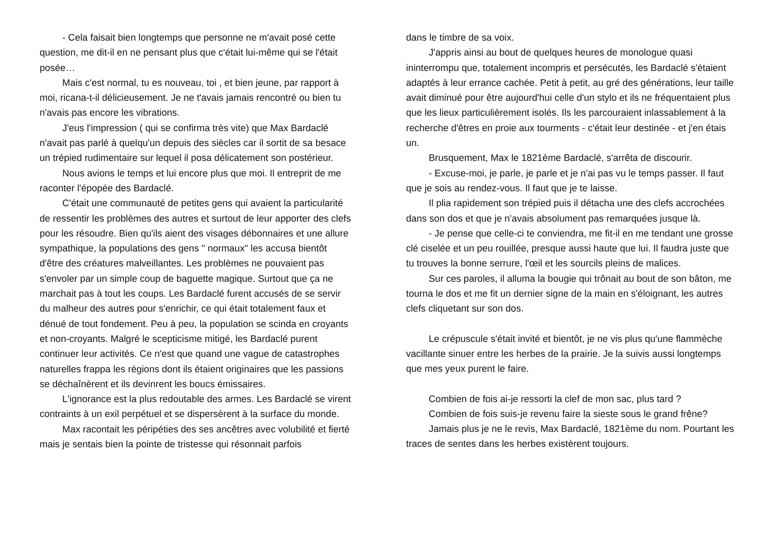- Cela faisait bien longtemps que personne ne m'avait posé cette question, me dit-il en ne pensant plus que c'était lui-même qui se l'était posée…
Mais c'est normal, tu es nouveau, toi , et bien jeune, par rapport à moi, ricana-t-il délicieusement. Je ne t'avais jamais rencontré ou bien tu n'avais pas encore les vibrations.
J'eus l'impression ( qui se confirma très vite) que Max Bardaclé n'avait pas parlé à quelqu'un depuis des siècles car il sortit de sa besace un trépied rudimentaire sur lequel il posa délicatement son postérieur.
Nous avions le temps et lui encore plus que moi. Il entreprit de me raconter l'épopée des Bardaclé.
C'était une communauté de petites gens qui avaient la particularité de ressentir les problèmes des autres et surtout de leur apporter des clefs pour les résoudre. Bien qu'ils aient des visages débonnaires et une allure sympathique, la populations des gens " normaux" les accusa bientôt d'être des créatures malveillantes. Les problèmes ne pouvaient pas s'envoler par un simple coup de baguette magique. Surtout que ça ne marchait pas à tout les coups. Les Bardaclé furent accusés de se servir du malheur des autres pour s'enrichir, ce qui était totalement faux et dénué de tout fondement. Peu à peu, la population se scinda en croyants et non-croyants. Malgré le scepticisme mitigé, les Bardaclé purent continuer leur activités. Ce n'est que quand une vague de catastrophes naturelles frappa les régions dont ils étaient originaires que les passions se déchaînèrent et ils devinrent les boucs émissaires.
L'ignorance est la plus redoutable des armes. Les Bardaclé se virent contraints à un exil perpétuel et se dispersèrent à la surface du monde.
Max racontait les péripéties des ses ancêtres avec volubilité et fierté mais je sentais bien la pointe de tristesse qui résonnait parfois
dans le timbre de sa voix.
J'appris ainsi au bout de quelques heures de monologue quasi ininterrompu que, totalement incompris et persécutés, les Bardaclé s'étaient adaptés à leur errance cachée. Petit à petit, au gré des générations, leur taille avait diminué pour être aujourd'hui celle d'un stylo et ils ne fréquentaient plus que les lieux particulièrement isolés. Ils les parcouraient inlassablement à la recherche d'êtres en proie aux tourments - c'était leur destinée - et j'en étais un.
Brusquement, Max le 1821ème Bardaclé, s'arrêta de discourir.
- Excuse-moi, je parle, je parle et je n'ai pas vu le temps passer. Il faut que je sois au rendez-vous. Il faut que je te laisse.
Il plia rapidement son trépied puis il détacha une des clefs accrochées dans son dos et que je n'avais absolument pas remarquées jusque là.
- Je pense que celle-ci te conviendra, me fit-il en me tendant une grosse clé ciselée et un peu rouillée, presque aussi haute que lui. Il faudra juste que tu trouves la bonne serrure, l'œil et les sourcils pleins de malices.
Sur ces paroles, il alluma la bougie qui trônait au bout de son bâton, me tourna le dos et me fit un dernier signe de la main en s'éloignant, les autres clefs cliquetant sur son dos.
Le crépuscule s'était invité et bientôt, je ne vis plus qu'une flammèche vacillante sinuer entre les herbes de la prairie. Je la suivis aussi longtemps que mes yeux purent le faire.
Combien de fois ai-je ressorti la clef de mon sac, plus tard ?
Combien de fois suis-je revenu faire la sieste sous le grand frêne?
Jamais plus je ne le revis, Max Bardaclé, 1821ème du nom. Pourtant les traces de sentes dans les herbes existèrent toujours.